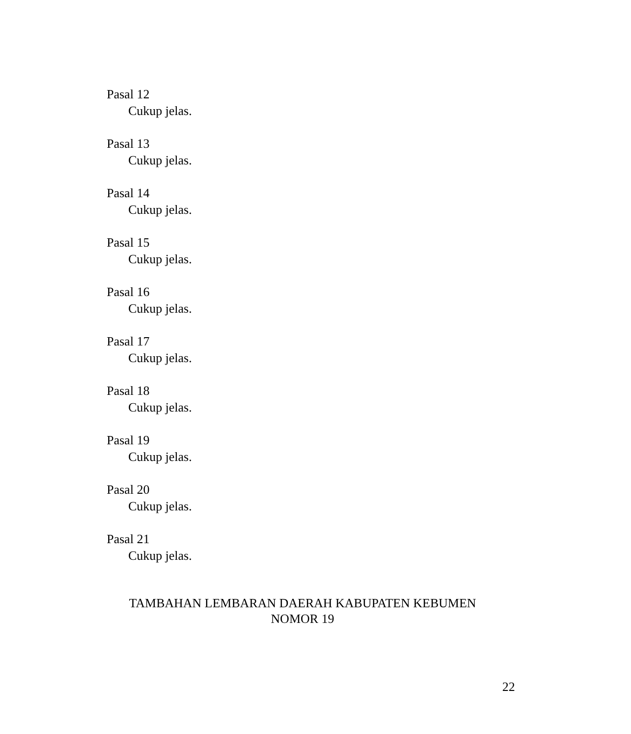Pasal 12
Cukup jelas.
Pasal 13
Cukup jelas.
Pasal 14
Cukup jelas.
Pasal 15
Cukup jelas.
Pasal 16
Cukup jelas.
Pasal 17
Cukup jelas.
Pasal 18
Cukup jelas.
Pasal 19
Cukup jelas.
Pasal 20
Cukup jelas.
Pasal 21
Cukup jelas.
TAMBAHAN LEMBARAN DAERAH KABUPATEN KEBUMEN
NOMOR 19
22